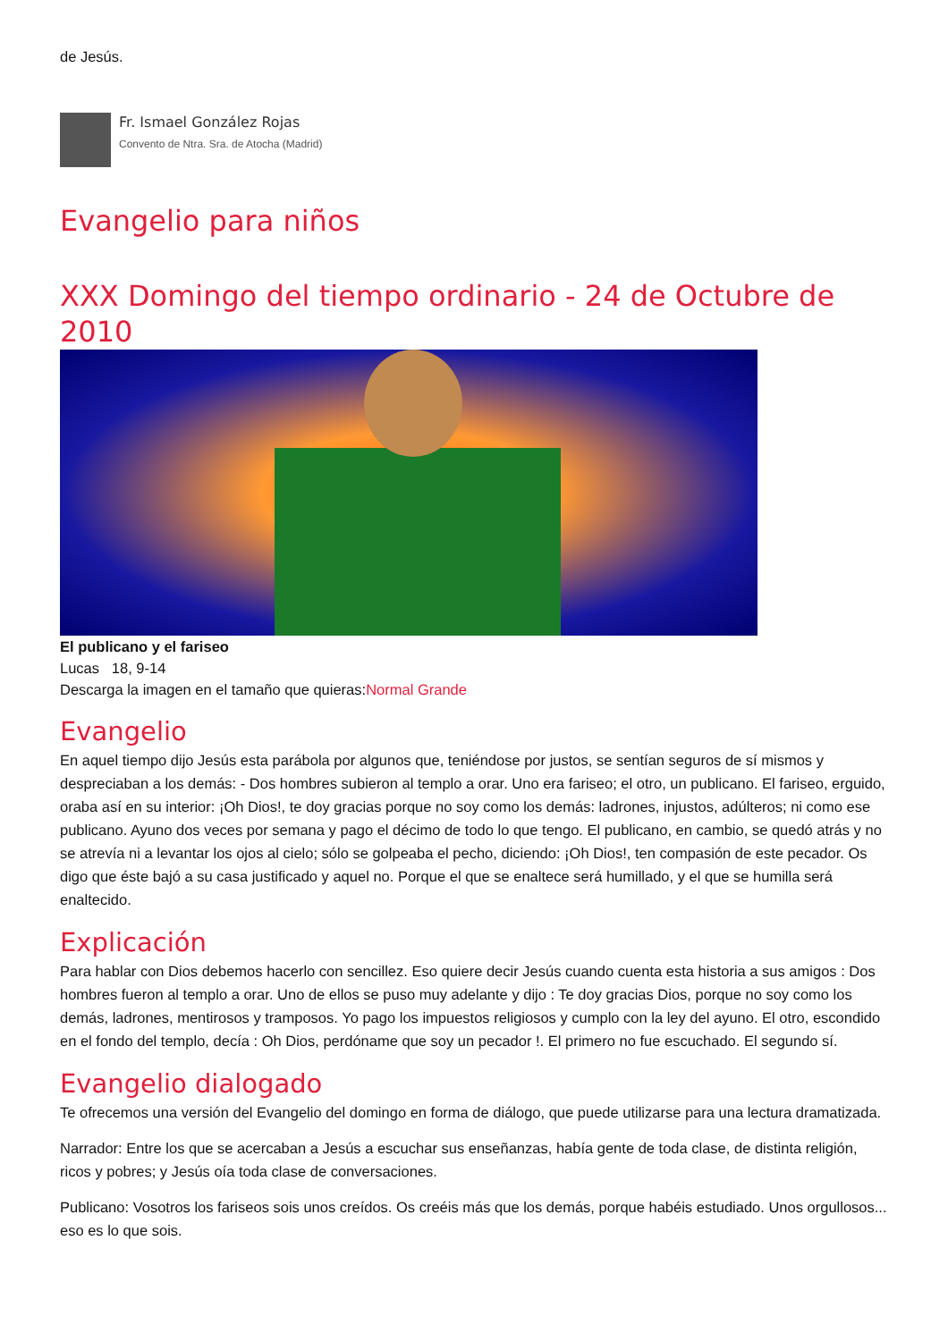de Jesús.
Fr. Ismael González Rojas
Convento de Ntra. Sra. de Atocha (Madrid)
Evangelio para niños
XXX Domingo del tiempo ordinario - 24 de Octubre de 2010
El publicano y el fariseo
Lucas 18, 9-14
Descarga la imagen en el tamaño que quieras:Normal Grande
Evangelio
En aquel tiempo dijo Jesús esta parábola por algunos que, teniéndose por justos, se sentían seguros de sí mismos y despreciaban a los demás: - Dos hombres subieron al templo a orar. Uno era fariseo; el otro, un publicano. El fariseo, erguido, oraba así en su interior: ¡Oh Dios!, te doy gracias porque no soy como los demás: ladrones, injustos, adúlteros; ni como ese publicano. Ayuno dos veces por semana y pago el décimo de todo lo que tengo. El publicano, en cambio, se quedó atrás y no se atrevía ni a levantar los ojos al cielo; sólo se golpeaba el pecho, diciendo: ¡Oh Dios!, ten compasión de este pecador. Os digo que éste bajó a su casa justificado y aquel no. Porque el que se enaltece será humillado, y el que se humilla será enaltecido.
Explicación
Para hablar con Dios debemos hacerlo con sencillez. Eso quiere decir Jesús cuando cuenta esta historia a sus amigos : Dos hombres fueron al templo a orar. Uno de ellos se puso muy adelante y dijo : Te doy gracias Dios, porque no soy como los demás, ladrones, mentirosos y tramposos. Yo pago los impuestos religiosos y cumplo con la ley del ayuno. El otro, escondido en el fondo del templo, decía : Oh Dios, perdóname que soy un pecador !. El primero no fue escuchado. El segundo sí.
Evangelio dialogado
Te ofrecemos una versión del Evangelio del domingo en forma de diálogo, que puede utilizarse para una lectura dramatizada.
Narrador: Entre los que se acercaban a Jesús a escuchar sus enseñanzas, había gente de toda clase, de distinta religión, ricos y pobres; y Jesús oía toda clase de conversaciones.
Publicano: Vosotros los fariseos sois unos creídos. Os creéis más que los demás, porque habéis estudiado. Unos orgullosos... eso es lo que sois.